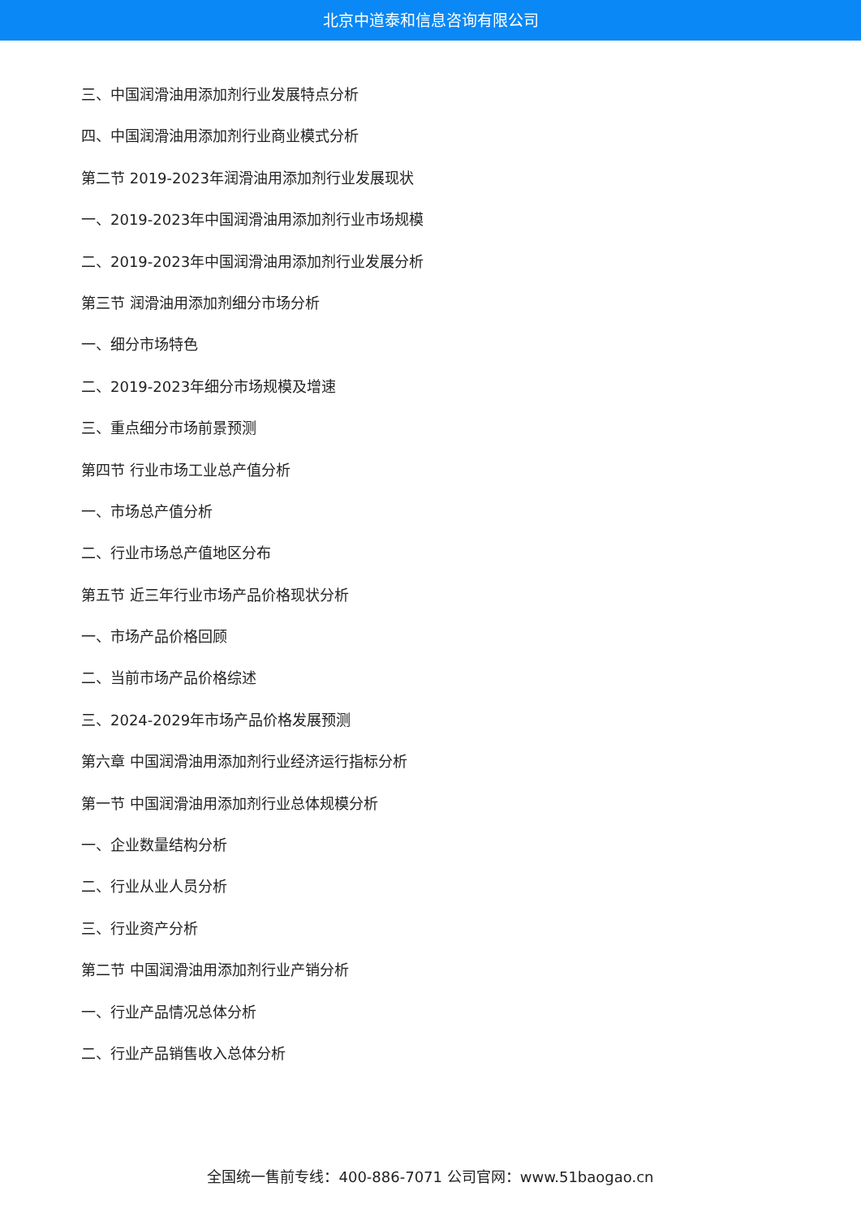北京中道泰和信息咨询有限公司
三、中国润滑油用添加剂行业发展特点分析
四、中国润滑油用添加剂行业商业模式分析
第二节 2019-2023年润滑油用添加剂行业发展现状
一、2019-2023年中国润滑油用添加剂行业市场规模
二、2019-2023年中国润滑油用添加剂行业发展分析
第三节 润滑油用添加剂细分市场分析
一、细分市场特色
二、2019-2023年细分市场规模及增速
三、重点细分市场前景预测
第四节 行业市场工业总产值分析
一、市场总产值分析
二、行业市场总产值地区分布
第五节 近三年行业市场产品价格现状分析
一、市场产品价格回顾
二、当前市场产品价格综述
三、2024-2029年市场产品价格发展预测
第六章 中国润滑油用添加剂行业经济运行指标分析
第一节 中国润滑油用添加剂行业总体规模分析
一、企业数量结构分析
二、行业从业人员分析
三、行业资产分析
第二节 中国润滑油用添加剂行业产销分析
一、行业产品情况总体分析
二、行业产品销售收入总体分析
全国统一售前专线：400-886-7071 公司官网：www.51baogao.cn